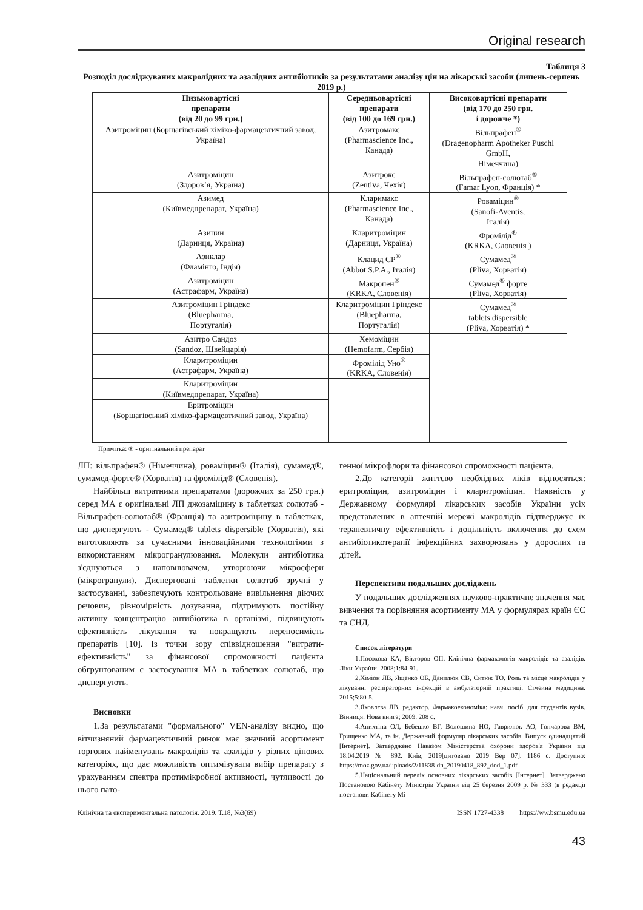Original research
Таблиця 3
Розподіл досліджуваних макролідних та азалідних антибіотиків за результатами аналізу цін на лікарські засоби (липень-серпень 2019 р.)
| Низьковартісні препарати (від 20 до 99 грн.) | Середньовартісні препарати (від 100 до 169 грн.) | Високовартісні препарати (від 170 до 250 грн. і дорожче *) |
| --- | --- | --- |
| Азитроміцин (Борщагівський хіміко-фармацевтичний завод, Україна) | Азитромакс (Pharmascience Inc., Канада) | Вільпрафен<sup>®</sup> (Dragenopharm Apotheker Puschl GmbH, Німеччина) |
| Азитроміцин (Здоров’я, Україна) | Азитрокс (Zentiva, Чехія) | Вільпрафен-солютаб<sup>®</sup> (Famar Lyon, Франція) * |
| Азимед (Київмедпрепарат, Україна) | Кларимакс (Pharmascience Inc., Канада) | Роваміцин<sup>®</sup> (Sanofi-Aventis, Італія) |
| Азицин (Дарниця, Україна) | Кларитроміцин (Дарниця, Україна) | Фромілід<sup>®</sup> (KRKA, Словенія ) |
| Азиклар (Фламінго, Індія) | Клацид СР<sup>®</sup> (Abbot S.P.A., Італія) | Сумамед<sup>®</sup> (Pliva, Хорватія) |
| Азитроміцин (Астрафарм, Україна) | Макропен<sup>®</sup> (KRKA, Словенія) | Сумамед<sup>®</sup> форте (Pliva, Хорватія) |
| Азитроміцин Гріндекс (Bluepharma, Португалія) | Кларитроміцин Гріндекс (Bluepharma, Португалія) | Сумамед<sup>®</sup> tablets dispersible (Pliva, Хорватія) * |
| Азитро Сандоз (Sandoz, Швейцарія) | Хемоміцин (Hemofarm, Сербія) | |
| Кларитроміцин (Астрафарм, Україна) | Фромілід Уно<sup>®</sup> (KRKA, Словенія) | |
| Кларитроміцин (Київмедпрепарат, Україна) | | |
| Еритроміцин (Борщагівський хіміко-фармацевтичний завод, Україна) | | |
Примітка: ® - оригінальний препарат
ЛП: вільпрафен® (Німеччина), роваміцин® (Італія), сумамед®, сумамед-форте® (Хорватія) та фромілід® (Словенія).
Найбільш витратними препаратами (дорожчих за 250 грн.) серед МА є оригінальні ЛП джозаміцину в таблетках солютаб - Вільпрафен-солютаб® (Франція) та азитроміцину в таблетках, що диспергують - Сумамед® tablets dispersible (Хорватія), які виготовляють за сучасними інноваційними технологіями з використанням мікрогранулювання. Молекули антибіотика з'єднуються з наповнювачем, утворюючи мікросфери (мікрогранули). Диспергованi таблетки солютаб зручні у застосуванні, забезпечують контрольоване вивільнення діючих речовин, рівномірність дозування, підтримують постійну активну концентрацію антибіотика в організмі, підвищують ефективність лікування та покращують переносимість препаратів [10]. Із точки зору співвідношення "витрати-ефективність" за фінансової спроможності пацієнта обгрунтованим є застосування МА в таблетках солютаб, що диспергують.
Висновки
1.За результатами "формального" VEN-аналізу видно, що вітчизняний фармацевтичний ринок має значний асортимент торгових найменувань макролідів та азалідів у різних цінових категоріях, що дає можливість оптимізувати вибір препарату з урахуванням спектра протимікробної активності, чутливості до нього пато-
генної мікрофлори та фінансової спроможності пацієнта.
2.До категорії життєво необхідних ліків відносяться: еритроміцин, азитроміцин і кларитроміцин. Наявність у Державному формулярі лікарських засобів України усіх представлених в аптечній мережі макролідів підтверджує їх терапевтичну ефективність і доцільність включення до схем антибіотикотерапії інфекційних захворювань у дорослих та дітей.
Перспективи подальших досліджень
У подальших дослідженнях науково-практичне значення має вивчення та порівняння асортименту МА у формулярах країн ЄС та СНД.
Список літератури
1.Посохова КА, Вікторов ОП. Клінічна фармакологія макролідів та азалідів. Ліки України. 2008;1:84-91.
2.Хіміон ЛВ, Ященко ОБ, Данилюк СВ, Ситюк ТО. Роль та місце макролідів у лікуванні респіраторних інфекцій в амбулаторній практиці. Сімейна медицина. 2015;5:80-5.
3.Яковлєва ЛВ, редактор. Фармакоекономіка: навч. посіб. для студентів вузів. Вінниця: Нова книга; 2009. 208 с.
4.Апихтіна ОЛ, Бебешко ВГ, Волошина НО, Гаврилюк АО, Гончарова ВМ, Грищенко МА, та ін. Державний формуляр лікарських засобів. Випуск одинадцятий [Інтернет]. Затверджено Наказом Міністерства охорони здоров'я України від 18.04.2019 № 892. Київ; 2019[цитовано 2019 Вер 07]. 1186 с. Доступно: https://moz.gov.ua/uploads/2/11838-dn_20190418_892_dod_1.pdf
5.Національний перелік основних лікарських засобів [Інтернет]. Затверджено Постановою Кабінету Міністрів України від 25 березня 2009 р. № 333 (в редакції постанови Кабінету Мі-
Клінічна та експериментальна патологія. 2019. Т.18, №3(69) ISSN 1727-4338 https://ww.bsmu.edu.ua
43